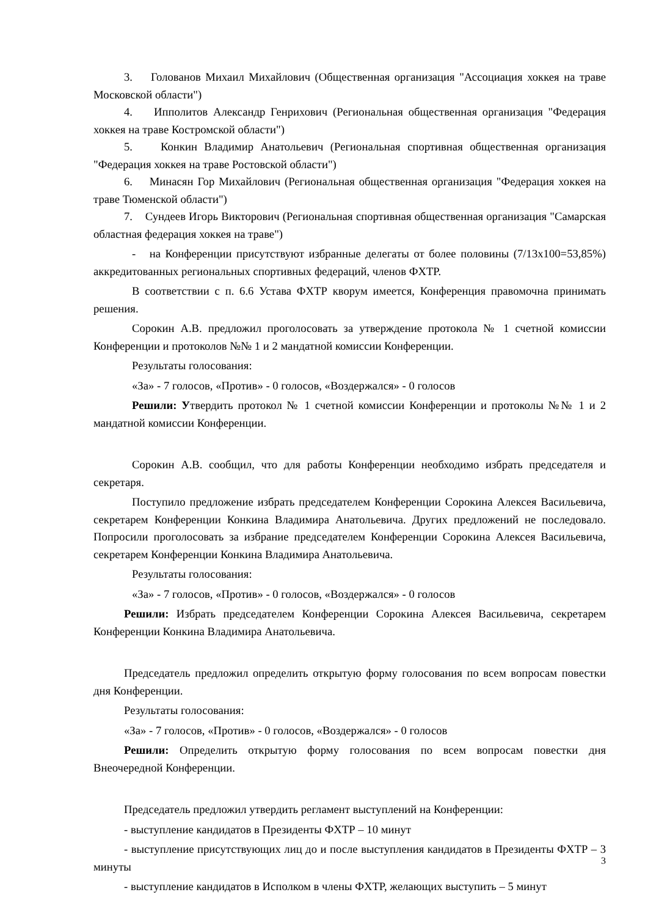3. Голованов Михаил Михайлович (Общественная организация "Ассоциация хоккея на траве Московской области")
4. Ипполитов Александр Генрихович (Региональная общественная организация "Федерация хоккея на траве Костромской области")
5. Конкин Владимир Анатольевич (Региональная спортивная общественная организация "Федерация хоккея на траве Ростовской области")
6. Минасян Гор Михайлович (Региональная общественная организация "Федерация хоккея на траве Тюменской области")
7. Сундеев Игорь Викторович (Региональная спортивная общественная организация "Самарская областная федерация хоккея на траве")
- на Конференции присутствуют избранные делегаты от более половины (7/13х100=53,85%) аккредитованных региональных спортивных федераций, членов ФХТР.
В соответствии с п. 6.6 Устава ФХТР кворум имеется, Конференция правомочна принимать решения.
Сорокин А.В. предложил проголосовать за утверждение протокола № 1 счетной комиссии Конференции и протоколов №№ 1 и 2 мандатной комиссии Конференции.
Результаты голосования:
«За» - 7 голосов, «Против» - 0 голосов, «Воздержался» - 0 голосов
Решили: Утвердить протокол № 1 счетной комиссии Конференции и протоколы №№ 1 и 2 мандатной комиссии Конференции.
Сорокин А.В. сообщил, что для работы Конференции необходимо избрать председателя и секретаря.
Поступило предложение избрать председателем Конференции Сорокина Алексея Васильевича, секретарем Конференции Конкина Владимира Анатольевича. Других предложений не последовало. Попросили проголосовать за избрание председателем Конференции Сорокина Алексея Васильевича, секретарем Конференции Конкина Владимира Анатольевича.
Результаты голосования:
«За» - 7 голосов, «Против» - 0 голосов, «Воздержался» - 0 голосов
Решили: Избрать председателем Конференции Сорокина Алексея Васильевича, секретарем Конференции Конкина Владимира Анатольевича.
Председатель предложил определить открытую форму голосования по всем вопросам повестки дня Конференции.
Результаты голосования:
«За» - 7 голосов, «Против» - 0 голосов, «Воздержался» - 0 голосов
Решили: Определить открытую форму голосования по всем вопросам повестки дня Внеочередной Конференции.
Председатель предложил утвердить регламент выступлений на Конференции:
- выступление кандидатов в Президенты ФХТР – 10 минут
- выступление присутствующих лиц до и после выступления кандидатов в Президенты ФХТР – 3 минуты
- выступление кандидатов в Исполком в члены ФХТР, желающих выступить – 5 минут
3